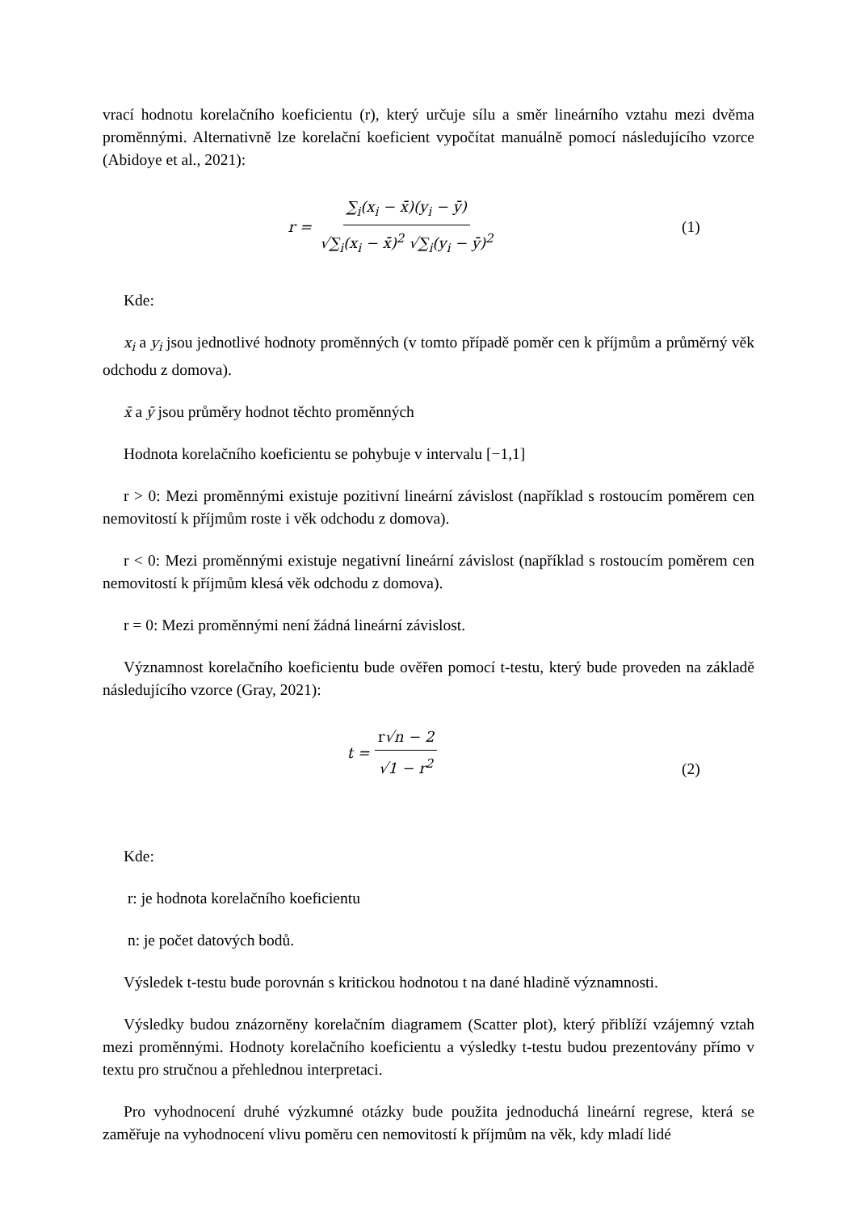vrací hodnotu korelačního koeficientu (r), který určuje sílu a směr lineárního vztahu mezi dvěma proměnnými. Alternativně lze korelační koeficient vypočítat manuálně pomocí následujícího vzorce (Abidoye et al., 2021):
r = ∑<sub>i</sub>(x<sub>i</sub> − x̄)(y<sub>i</sub> − ȳ) √∑<sub>i</sub>(x<sub>i</sub> − x̄)<sup>2</sup> √∑<sub>i</sub>(y<sub>i</sub> − ȳ)<sup>2</sup>
(1)
Kde:
x<sub>i</sub> a y<sub>i</sub> jsou jednotlivé hodnoty proměnných (v tomto případě poměr cen k příjmům a průměrný věk odchodu z domova).
x̄ a ȳ jsou průměry hodnot těchto proměnných
Hodnota korelačního koeficientu se pohybuje v intervalu [−1,1]
r > 0: Mezi proměnnými existuje pozitivní lineární závislost (například s rostoucím poměrem cen nemovitostí k příjmům roste i věk odchodu z domova).
r < 0: Mezi proměnnými existuje negativní lineární závislost (například s rostoucím poměrem cen nemovitostí k příjmům klesá věk odchodu z domova).
r = 0: Mezi proměnnými není žádná lineární závislost.
Významnost korelačního koeficientu bude ověřen pomocí t-testu, který bude proveden na základě následujícího vzorce (Gray, 2021):
t = r√n − 2 √1 − r<sup>2</sup>
(2)
Kde:
r: je hodnota korelačního koeficientu
n: je počet datových bodů.
Výsledek t-testu bude porovnán s kritickou hodnotou t na dané hladině významnosti.
Výsledky budou znázorněny korelačním diagramem (Scatter plot), který přiblíží vzájemný vztah mezi proměnnými. Hodnoty korelačního koeficientu a výsledky t-testu budou prezentovány přímo v textu pro stručnou a přehlednou interpretaci.
Pro vyhodnocení druhé výzkumné otázky bude použita jednoduchá lineární regrese, která se zaměřuje na vyhodnocení vlivu poměru cen nemovitostí k příjmům na věk, kdy mladí lidé